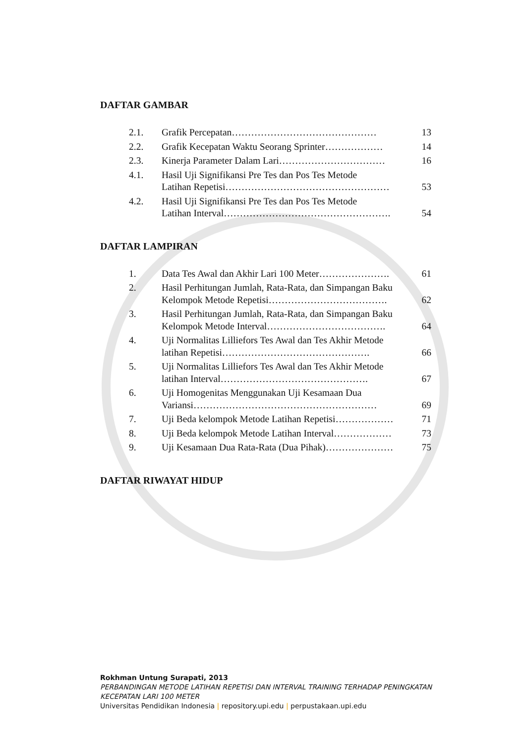DAFTAR GAMBAR
| 2.1. | Grafik Percepatan……………………………………… | 13 |
| 2.2. | Grafik Kecepatan Waktu Seorang Sprinter……………… | 14 |
| 2.3. | Kinerja Parameter Dalam Lari…………………………… | 16 |
| 4.1. | Hasil Uji Signifikansi Pre Tes dan Pos Tes Metode Latihan Repetisi…………………………………………… | 53 |
| 4.2. | Hasil Uji Signifikansi Pre Tes dan Pos Tes Metode Latihan Interval……………………………………………. | 54 |
DAFTAR LAMPIRAN
| 1. | Data Tes Awal dan Akhir Lari 100 Meter…………………. | 61 |
| 2. | Hasil Perhitungan Jumlah, Rata-Rata, dan Simpangan Baku Kelompok Metode Repetisi………………………………. | 62 |
| 3. | Hasil Perhitungan Jumlah, Rata-Rata, dan Simpangan Baku Kelompok Metode Interval………………………………. | 64 |
| 4. | Uji Normalitas Lilliefors Tes Awal dan Tes Akhir Metode latihan Repetisi………………………………………. | 66 |
| 5. | Uji Normalitas Lilliefors Tes Awal dan Tes Akhir Metode latihan Interval………………………………………. | 67 |
| 6. | Uji Homogenitas Menggunakan Uji Kesamaan Dua Variansi………………………………………………… | 69 |
| 7. | Uji Beda kelompok Metode Latihan Repetisi……………… | 71 |
| 8. | Uji Beda kelompok Metode Latihan Interval……………… | 73 |
| 9. | Uji Kesamaan Dua Rata-Rata (Dua Pihak)………………… | 75 |
DAFTAR RIWAYAT HIDUP
Rokhman Untung Surapati, 2013
PERBANDINGAN METODE LATIHAN REPETISI DAN INTERVAL TRAINING TERHADAP PENINGKATAN
KECEPATAN LARI 100 METER
Universitas Pendidikan Indonesia | repository.upi.edu | perpustakaan.upi.edu